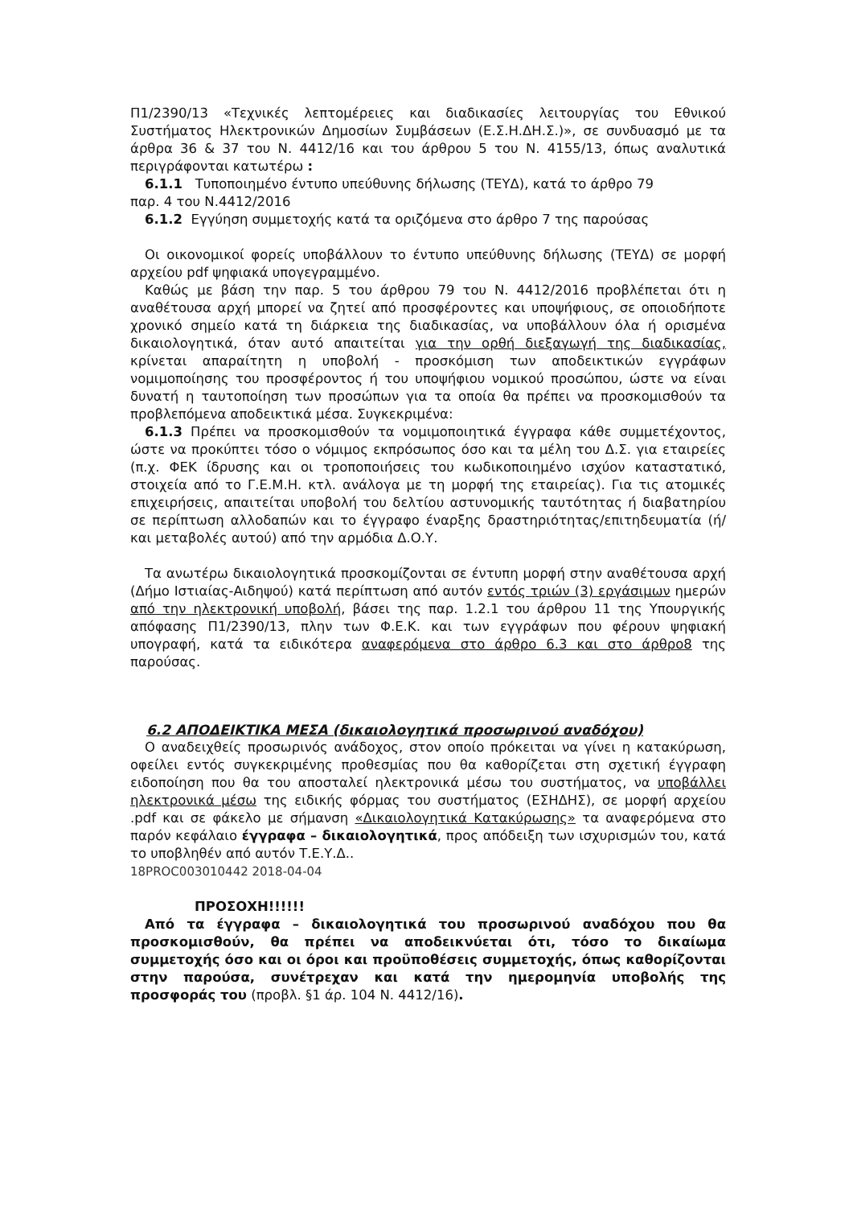Π1/2390/13 «Τεχνικές λεπτομέρειες και διαδικασίες λειτουργίας του Εθνικού Συστήματος Ηλεκτρονικών Δημοσίων Συμβάσεων (Ε.Σ.Η.ΔΗ.Σ.)», σε συνδυασμό με τα άρθρα 36 & 37 του Ν. 4412/16 και του άρθρου 5 του Ν. 4155/13, όπως αναλυτικά περιγράφονται κατωτέρω :
6.1.1 Τυποποιημένο έντυπο υπεύθυνης δήλωσης (ΤΕΥΔ), κατά το άρθρο 79
παρ. 4 του Ν.4412/2016
6.1.2 Εγγύηση συμμετοχής κατά τα οριζόμενα στο άρθρο 7 της παρούσας
Οι οικονομικοί φορείς υποβάλλουν το έντυπο υπεύθυνης δήλωσης (ΤΕΥΔ) σε μορφή αρχείου pdf ψηφιακά υπογεγραμμένο.
Καθώς με βάση την παρ. 5 του άρθρου 79 του Ν. 4412/2016 προβλέπεται ότι η αναθέτουσα αρχή μπορεί να ζητεί από προσφέροντες και υποψήφιους, σε οποιοδήποτε χρονικό σημείο κατά τη διάρκεια της διαδικασίας, να υποβάλλουν όλα ή ορισμένα δικαιολογητικά, όταν αυτό απαιτείται για την ορθή διεξαγωγή της διαδικασίας, κρίνεται απαραίτητη η υποβολή - προσκόμιση των αποδεικτικών εγγράφων νομιμοποίησης του προσφέροντος ή του υποψήφιου νομικού προσώπου, ώστε να είναι δυνατή η ταυτοποίηση των προσώπων για τα οποία θα πρέπει να προσκομισθούν τα προβλεπόμενα αποδεικτικά μέσα. Συγκεκριμένα:
6.1.3 Πρέπει να προσκομισθούν τα νομιμοποιητικά έγγραφα κάθε συμμετέχοντος, ώστε να προκύπτει τόσο ο νόμιμος εκπρόσωπος όσο και τα μέλη του Δ.Σ. για εταιρείες (π.χ. ΦΕΚ ίδρυσης και οι τροποποιήσεις του κωδικοποιημένο ισχύον καταστατικό, στοιχεία από το Γ.Ε.Μ.Η. κτλ. ανάλογα με τη μορφή της εταιρείας). Για τις ατομικές επιχειρήσεις, απαιτείται υποβολή του δελτίου αστυνομικής ταυτότητας ή διαβατηρίου σε περίπτωση αλλοδαπών και το έγγραφο έναρξης δραστηριότητας/επιτηδευματία (ή/και μεταβολές αυτού) από την αρμόδια Δ.Ο.Υ.
Τα ανωτέρω δικαιολογητικά προσκομίζονται σε έντυπη μορφή στην αναθέτουσα αρχή (Δήμο Ιστιαίας-Αιδηψού) κατά περίπτωση από αυτόν εντός τριών (3) εργάσιμων ημερών από την ηλεκτρονική υποβολή, βάσει της παρ. 1.2.1 του άρθρου 11 της Υπουργικής απόφασης Π1/2390/13, πλην των Φ.Ε.Κ. και των εγγράφων που φέρουν ψηφιακή υπογραφή, κατά τα ειδικότερα αναφερόμενα στο άρθρο 6.3 και στο άρθρο8 της παρούσας.
6.2 ΑΠΟΔΕΙΚΤΙΚΑ ΜΕΣΑ (δικαιολογητικά προσωρινού αναδόχου)
Ο αναδειχθείς προσωρινός ανάδοχος, στον οποίο πρόκειται να γίνει η κατακύρωση, οφείλει εντός συγκεκριμένης προθεσμίας που θα καθορίζεται στη σχετική έγγραφη ειδοποίηση που θα του αποσταλεί ηλεκτρονικά μέσω του συστήματος, να υποβάλλει ηλεκτρονικά μέσω της ειδικής φόρμας του συστήματος (ΕΣΗΔΗΣ), σε μορφή αρχείου .pdf και σε φάκελο με σήμανση «Δικαιολογητικά Κατακύρωσης» τα αναφερόμενα στο παρόν κεφάλαιο έγγραφα – δικαιολογητικά, προς απόδειξη των ισχυρισμών του, κατά το υποβληθέν από αυτόν Τ.Ε.Υ.Δ..
18PROC003010442 2018-04-04
ΠΡΟΣΟΧΗ!!!!!!
Από τα έγγραφα – δικαιολογητικά του προσωρινού αναδόχου που θα προσκομισθούν, θα πρέπει να αποδεικνύεται ότι, τόσο το δικαίωμα συμμετοχής όσο και οι όροι και προϋποθέσεις συμμετοχής, όπως καθορίζονται στην παρούσα, συνέτρεχαν και κατά την ημερομηνία υποβολής της προσφοράς του (προβλ. §1 άρ. 104 Ν. 4412/16).